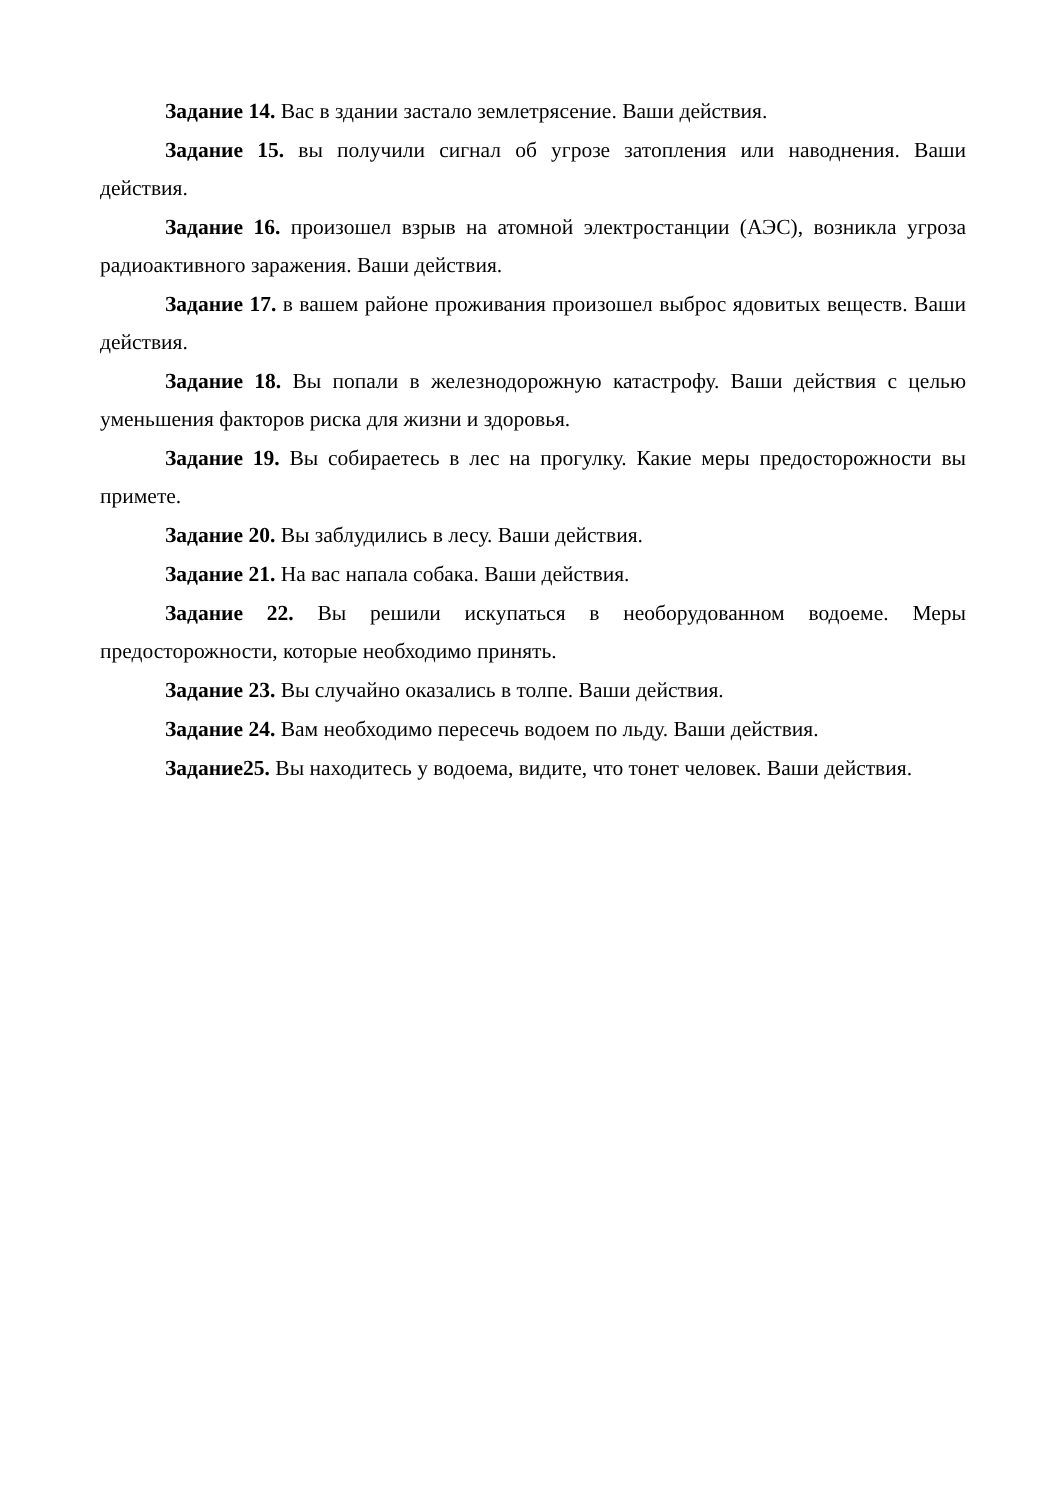Задание 14. Вас в здании застало землетрясение. Ваши действия.
Задание 15. вы получили сигнал об угрозе затопления или наводнения. Ваши действия.
Задание 16. произошел взрыв на атомной электростанции (АЭС), возникла угроза радиоактивного заражения. Ваши действия.
Задание 17. в вашем районе проживания произошел выброс ядовитых веществ. Ваши действия.
Задание 18. Вы попали в железнодорожную катастрофу. Ваши действия с целью уменьшения факторов риска для жизни и здоровья.
Задание 19. Вы собираетесь в лес на прогулку. Какие меры предосторожности вы примете.
Задание 20. Вы заблудились в лесу. Ваши действия.
Задание 21. На вас напала собака. Ваши действия.
Задание 22. Вы решили искупаться в необорудованном водоеме. Меры предосторожности, которые необходимо принять.
Задание 23. Вы случайно оказались в толпе. Ваши действия.
Задание 24. Вам необходимо пересечь водоем по льду. Ваши действия.
Задание25. Вы находитесь у водоема, видите, что тонет человек. Ваши действия.